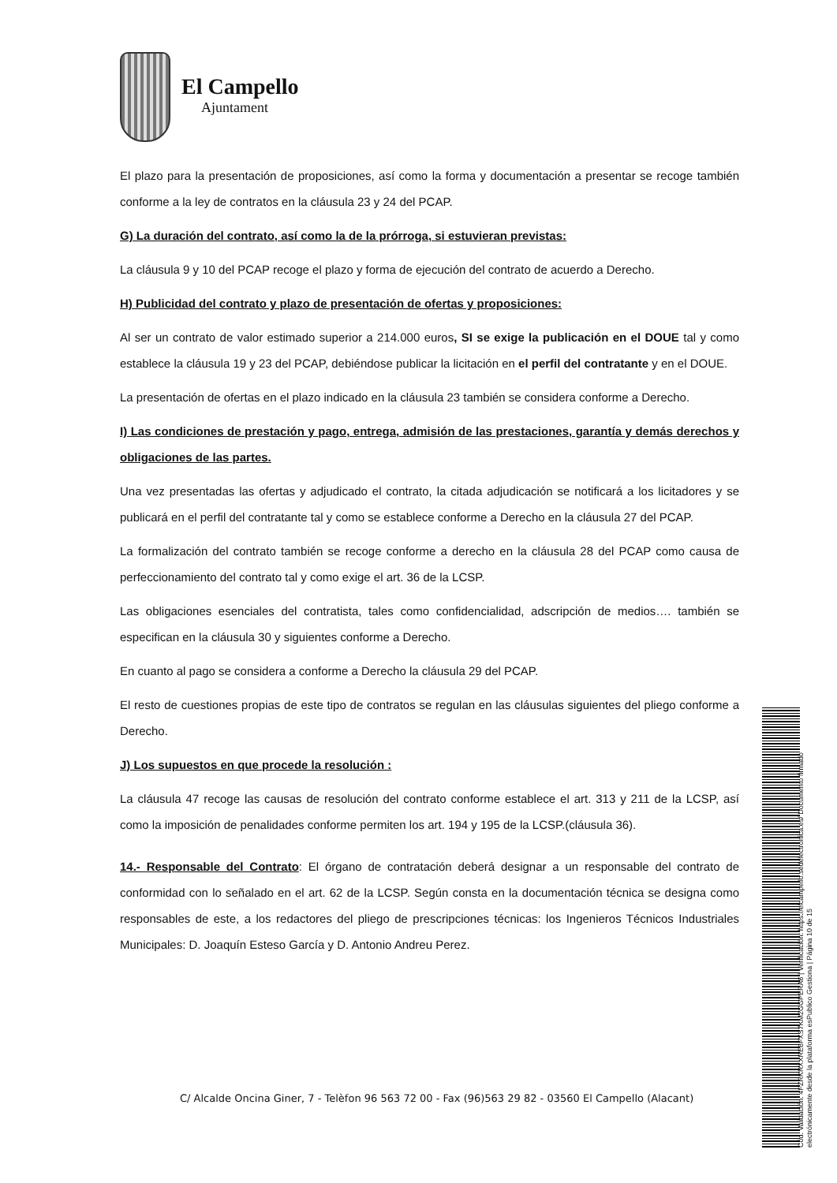El Campello
Ajuntament
El plazo para la presentación de proposiciones, así como la forma y documentación a presentar se recoge también conforme a la ley de contratos en la cláusula 23 y 24 del PCAP.
G) La duración del contrato, así como la de la prórroga, si estuvieran previstas:
La cláusula 9 y 10 del PCAP recoge el plazo y forma de ejecución del contrato de acuerdo a Derecho.
H) Publicidad del contrato y plazo de presentación de ofertas y proposiciones:
Al ser un contrato de valor estimado superior a 214.000 euros, SI se exige la publicación en el DOUE tal y como establece la cláusula 19 y 23 del PCAP, debiéndose publicar la licitación en el perfil del contratante y en el DOUE.
La presentación de ofertas en el plazo indicado en la cláusula 23 también se considera conforme a Derecho.
I) Las condiciones de prestación y pago, entrega, admisión de las prestaciones, garantía y demás derechos y obligaciones de las partes.
Una vez presentadas las ofertas y adjudicado el contrato, la citada adjudicación se notificará a los licitadores y se publicará en el perfil del contratante tal y como se establece conforme a Derecho en la cláusula 27 del PCAP.
La formalización del contrato también se recoge conforme a derecho en la cláusula 28 del PCAP como causa de perfeccionamiento del contrato tal y como exige el art. 36 de la LCSP.
Las obligaciones esenciales del contratista, tales como confidencialidad, adscripción de medios…. también se especifican en la cláusula 30 y siguientes conforme a Derecho.
En cuanto al pago se considera a conforme a Derecho la cláusula 29 del PCAP.
El resto de cuestiones propias de este tipo de contratos se regulan en las cláusulas siguientes del pliego conforme a Derecho.
J) Los supuestos en que procede la resolución :
La cláusula 47 recoge las causas de resolución del contrato conforme establece el art. 313 y 211 de la LCSP, así como la imposición de penalidades conforme permiten los art. 194 y 195 de la LCSP.(cláusula 36).
14.- Responsable del Contrato: El órgano de contratación deberá designar a un responsable del contrato de conformidad con lo señalado en el art. 62 de la LCSP. Según consta en la documentación técnica se designa como responsables de este, a los redactores del pliego de prescripciones técnicas: los Ingenieros Técnicos Industriales Municipales: D. Joaquín Esteso García y D. Antonio Andreu Perez.
C/ Alcalde Oncina Giner, 7 - Telèfon 96 563 72 00 - Fax (96)563 29 82 - 03560 El Campello (Alacant)
Cód. Validación: 4FZRKRXXRE6FXS7KM2GGPERA6 | Verificación: https://elcampello.sedelectronica.es/ Documento firmado electrónicamente desde la plataforma esPublico Gestiona | Página 10 de 15